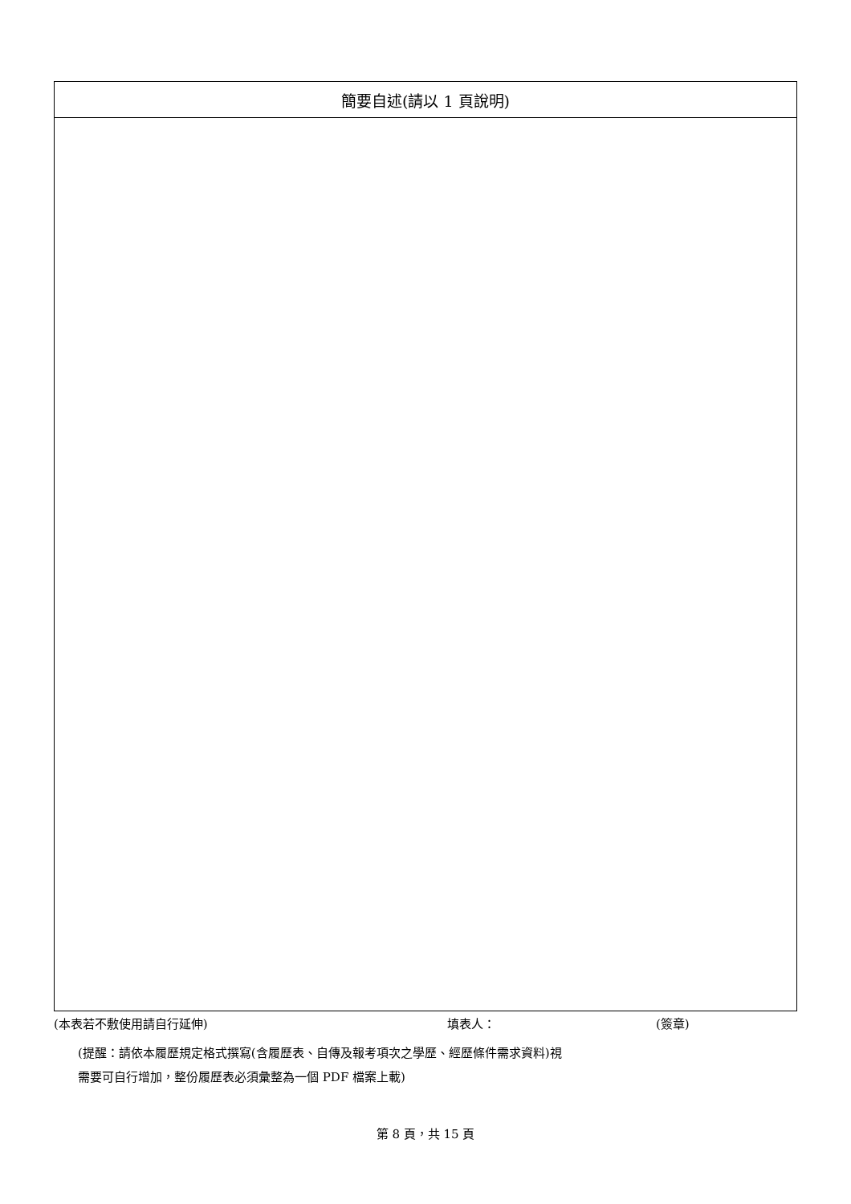| 簡要自述(請以 1 頁說明) |
| --- |
(本表若不敷使用請自行延伸) 填表人： (簽章)
(提醒：請依本履歷規定格式撰寫(含履歷表、自傳及報考項次之學歷、經歷條件需求資料)視
需要可自行增加，整份履歷表必須彙整為一個 PDF 檔案上載)
第 8 頁，共 15 頁